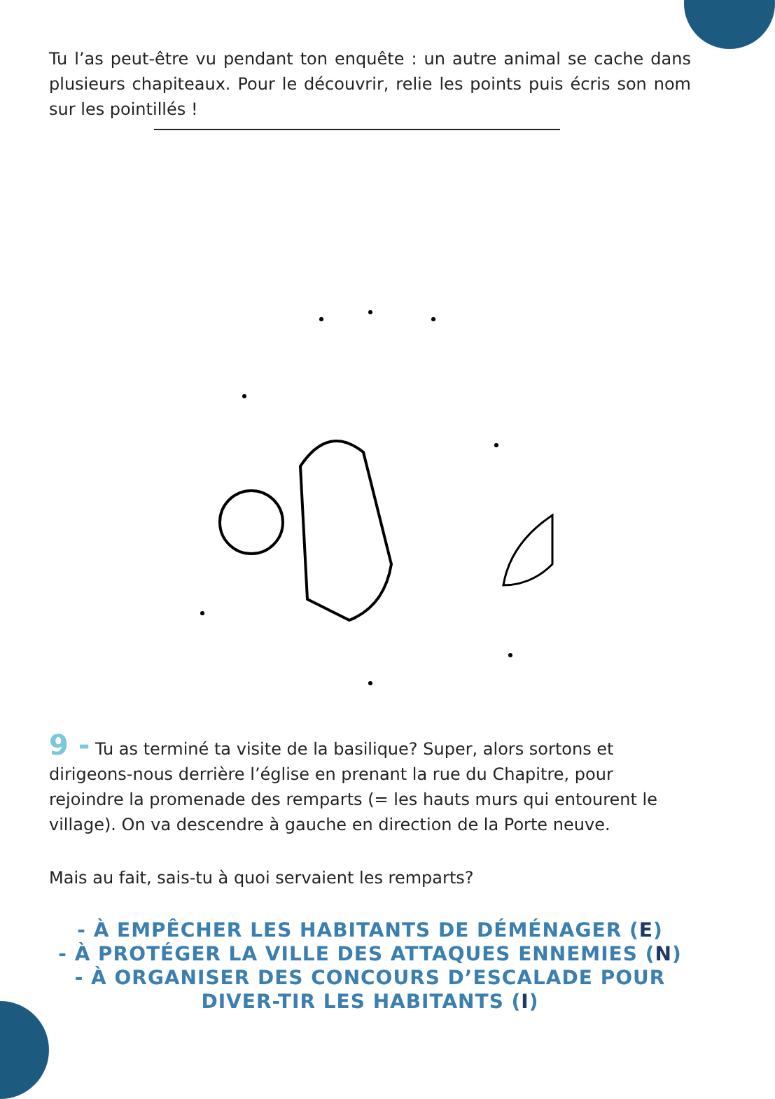Tu l’as peut-être vu pendant ton enquête : un autre animal se cache dans plusieurs chapiteaux. Pour le découvrir, relie les points puis écris son nom sur les pointillés !
9 - Tu as terminé ta visite de la basilique? Super, alors sortons et dirigeons-nous derrière l’église en prenant la rue du Chapitre, pour rejoindre la promenade des remparts (= les hauts murs qui entourent le village). On va descendre à gauche en direction de la Porte neuve.
Mais au fait, sais-tu à quoi servaient les remparts?
- À EMPÊCHER LES HABITANTS DE DÉMÉNAGER (E)
- À PROTÉGER LA VILLE DES ATTAQUES ENNEMIES (N)
- À ORGANISER DES CONCOURS D’ESCALADE POUR DIVER-TIR LES HABITANTS (I)